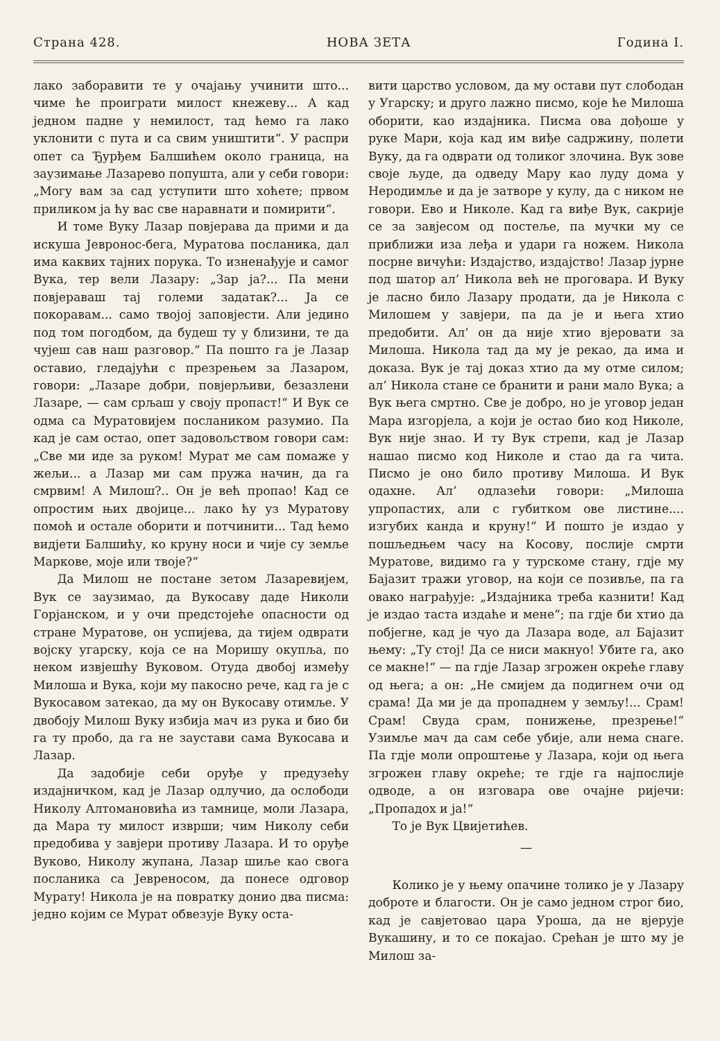Страна 428. НОВА ЗЕТА Година I.
лако заборавити те у очајању учинити што... чиме ће проиграти милост кнежеву... А кад једном падне у немилост, тад ћемо га лако уклонити с пута и са свим уништити“. У распри опет са Ђурђем Балшићем около граница, на заузимање Лазарево попушта, али у себи говори: „Могу вам за сад уступити што хоћете; првом приликом ја ћу вас све наравнати и помирити“.
И томе Вуку Лазар повјерава да прими и да искуша Јевронос-бега, Муратова посланика, дал има каквих тајних порука. То изненађује и самог Вука, тер вели Лазару: „Зар ја?... Па мени повјераваш тај големи задатак?... Ја се покоравам... само твојој заповјести. Али једино под том погодбом, да будеш ту у близини, те да чујеш сав наш разговор.“ Па пошто га је Лазар оставио, гледајући с презрењем за Лазаром, говори: „Лазаре добри, повјерљиви, безазлени Лазаре, — сам срљаш у своју пропаст!“ И Вук се одма са Муратовијем послаником разумио. Па кад је сам остао, опет задовољством говори сам: „Све ми иде за руком! Мурат ме сам помаже у жељи... а Лазар ми сам пружа начин, да га смрвим! А Милош?.. Он је већ пропао! Кад се опростим њих двојице... лако ћу уз Муратову помоћ и остале оборити и потчинити... Тад ћемо видјети Балшићу, ко круну носи и чије су земље Маркове, моје или твоје?“
Да Милош не постане зетом Лазаревијем, Вук се заузимао, да Вукосаву даде Николи Горјанском, и у очи предстојеће опасности од стране Муратове, он успијева, да тијем одврати војску угарску, која се на Моришу окупља, по неком извјешћу Вуковом. Отуда двобој између Милоша и Вука, који му пакосно рече, кад га је с Вукосавом затекао, да му он Вукосаву отимље. У двобоју Милош Вуку избија мач из рука и био би га ту пробо, да га не заустави сама Вукосава и Лазар.
Да задобије себи оруђе у предузећу издајничком, кад је Лазар одлучио, да ослободи Николу Алтомановића из тамнице, моли Лазара, да Мара ту милост изврши; чим Николу себи предобива у завјери противу Лазара. И то оруђе Вуково, Николу жупана, Лазар шиље као свога посланика са Јевреносом, да понесе одговор Мурату! Никола је на повратку донио два писма: једно којим се Мурат обвезује Вуку оста-
вити царство условом, да му остави пут слободан у Угарску; и друго лажно писмо, које ће Милоша оборити, као издајника. Писма ова дођоше у руке Мари, која кад им виђе садржину, полети Вуку, да га одврати од толиког злочина. Вук зове своје људе, да одведу Мару као луду дома у Неродимље и да је затворе у кулу, да с ником не говори. Ево и Николе. Кад га виђе Вук, сакрије се за завјесом од постеље, па мучки му се приближи иза леђа и удари га ножем. Никола посрне вичући: Издајство, издајство! Лазар јурне под шатор ал’ Никола већ не проговара. И Вуку је ласно било Лазару продати, да је Никола с Милошем у завјери, па да је и њега хтио предобити. Ал’ он да није хтио вјеровати за Милоша. Никола тад да му је рекао, да има и доказа. Вук је тај доказ хтио да му отме силом; ал’ Никола стане се бранити и рани мало Вука; а Вук њега смртно. Све је добро, но је уговор један Мара изгорјела, а који је остао био код Николе, Вук није знао. И ту Вук стрепи, кад је Лазар нашао писмо код Николе и стао да га чита. Писмо је оно било противу Милоша. И Вук одахне. Ал’ одлазећи говори: „Милоша упропастих, али с губитком ове листине.... изгубих канда и круну!“ И пошто је издао у пошљедњем часу на Косову, послије смрти Муратове, видимо га у турскоме стану, гдје му Бајазит тражи уговор, на који се позивље, па га овако награђује: „Издајника треба казнити! Кад је издао таста издаће и мене“; па гдје би хтио да побјегне, кад је чуо да Лазара воде, ал Бајазит њему: „Ту стој! Да се ниси макнуо! Убите га, ако се макне!“ — па гдје Лазар згрожен окреће главу од њега; а он: „Не смијем да подигнем очи од срама! Да ми је да пропаднем у земљу!... Срам! Срам! Свуда срам, понижење, презрење!“ Узимље мач да сам себе убије, али нема снаге. Па гдје моли опроштење у Лазара, који од њега згрожен главу окреће; те гдје га најпослије одводе, а он изговара ове очајне ријечи: „Пропадох и ја!“
То је Вук Цвијетићев.
—
Колико је у њему опачине толико је у Лазару доброте и благости. Он је само једном строг био, кад је савјетовао цара Уроша, да не вјерује Вукашину, и то се покајао. Срећан је што му је Милош за-